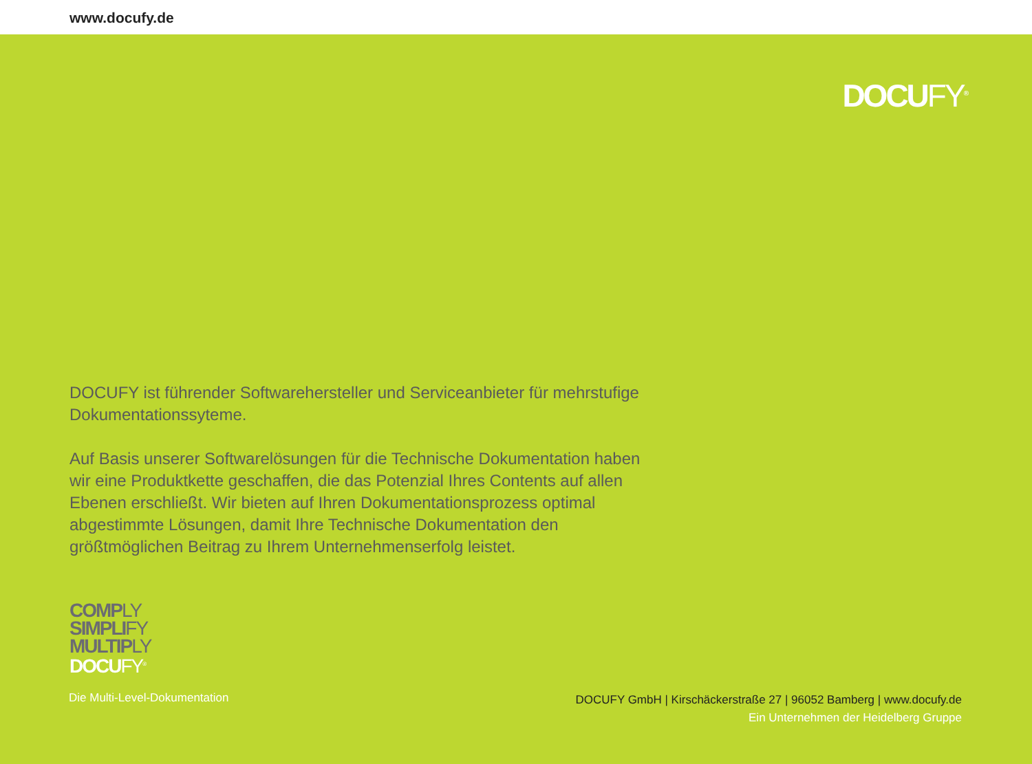www.docufy.de
DOCUFY<sup>®</sup>
DOCUFY ist führender Softwarehersteller und Serviceanbieter für mehrstufige Dokumentationssyteme.
Auf Basis unserer Softwarelösungen für die Technische Dokumentation haben wir eine Produktkette geschaffen, die das Potenzial Ihres Contents auf allen Ebenen erschließt. Wir bieten auf Ihren Dokumentationsprozess optimal abgestimmte Lösungen, damit Ihre Technische Dokumentation den größtmöglichen Beitrag zu Ihrem Unternehmenserfolg leistet.
COMPLY
SIMPLIFY
MULTIPLY
DOCUFY<sup>®</sup>
Die Multi-Level-Dokumentation
DOCUFY GmbH | Kirschäckerstraße 27 | 96052 Bamberg | www.docufy.de
Ein Unternehmen der Heidelberg Gruppe